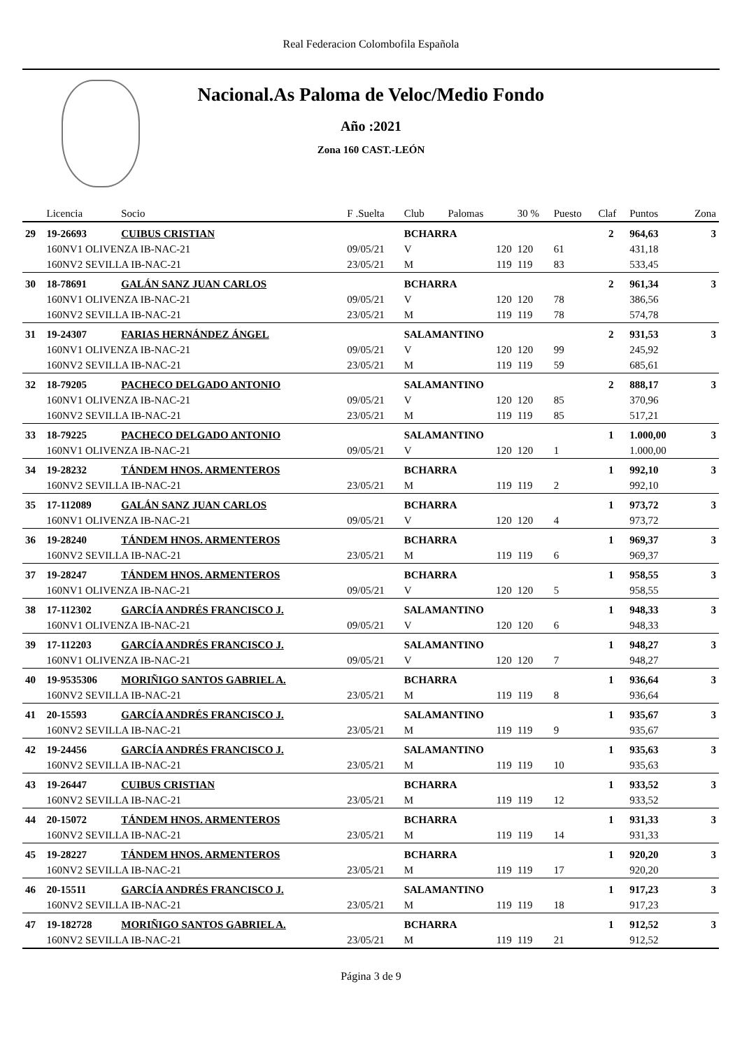Real Federacion Colombofila Española
Nacional.As Paloma de Veloc/Medio Fondo
Año :2021
Zona 160 CAST.-LEÓN
| | Licencia | Socio | F .Suelta | Club | Palomas | 30 % | Puesto | Claf | Puntos | Zona |
| --- | --- | --- | --- | --- | --- | --- | --- | --- | --- | --- |
| 29 | 19-26693 | CUIBUS CRISTIAN | | BCHARRA | | | | 2 | 964,63 | 3 |
| | 160NV1 OLIVENZA IB-NAC-21 | | 09/05/21 | V | 120 | 120 | 61 | | 431,18 | |
| | 160NV2 SEVILLA IB-NAC-21 | | 23/05/21 | M | 119 | 119 | 83 | | 533,45 | |
| 30 | 18-78691 | GALÁN SANZ JUAN CARLOS | | BCHARRA | | | | 2 | 961,34 | 3 |
| | 160NV1 OLIVENZA IB-NAC-21 | | 09/05/21 | V | 120 | 120 | 78 | | 386,56 | |
| | 160NV2 SEVILLA IB-NAC-21 | | 23/05/21 | M | 119 | 119 | 78 | | 574,78 | |
| 31 | 19-24307 | FARIAS HERNÁNDEZ ÁNGEL | | SALAMANTINO | | | | 2 | 931,53 | 3 |
| | 160NV1 OLIVENZA IB-NAC-21 | | 09/05/21 | V | 120 | 120 | 99 | | 245,92 | |
| | 160NV2 SEVILLA IB-NAC-21 | | 23/05/21 | M | 119 | 119 | 59 | | 685,61 | |
| 32 | 18-79205 | PACHECO DELGADO ANTONIO | | SALAMANTINO | | | | 2 | 888,17 | 3 |
| | 160NV1 OLIVENZA IB-NAC-21 | | 09/05/21 | V | 120 | 120 | 85 | | 370,96 | |
| | 160NV2 SEVILLA IB-NAC-21 | | 23/05/21 | M | 119 | 119 | 85 | | 517,21 | |
| 33 | 18-79225 | PACHECO DELGADO ANTONIO | | SALAMANTINO | | | | 1 | 1.000,00 | 3 |
| | 160NV1 OLIVENZA IB-NAC-21 | | 09/05/21 | V | 120 | 120 | 1 | | 1.000,00 | |
| 34 | 19-28232 | TÁNDEM HNOS. ARMENTEROS | | BCHARRA | | | | 1 | 992,10 | 3 |
| | 160NV2 SEVILLA IB-NAC-21 | | 23/05/21 | M | 119 | 119 | 2 | | 992,10 | |
| 35 | 17-112089 | GALÁN SANZ JUAN CARLOS | | BCHARRA | | | | 1 | 973,72 | 3 |
| | 160NV1 OLIVENZA IB-NAC-21 | | 09/05/21 | V | 120 | 120 | 4 | | 973,72 | |
| 36 | 19-28240 | TÁNDEM HNOS. ARMENTEROS | | BCHARRA | | | | 1 | 969,37 | 3 |
| | 160NV2 SEVILLA IB-NAC-21 | | 23/05/21 | M | 119 | 119 | 6 | | 969,37 | |
| 37 | 19-28247 | TÁNDEM HNOS. ARMENTEROS | | BCHARRA | | | | 1 | 958,55 | 3 |
| | 160NV1 OLIVENZA IB-NAC-21 | | 09/05/21 | V | 120 | 120 | 5 | | 958,55 | |
| 38 | 17-112302 | GARCÍA ANDRÉS FRANCISCO J. | | SALAMANTINO | | | | 1 | 948,33 | 3 |
| | 160NV1 OLIVENZA IB-NAC-21 | | 09/05/21 | V | 120 | 120 | 6 | | 948,33 | |
| 39 | 17-112203 | GARCÍA ANDRÉS FRANCISCO J. | | SALAMANTINO | | | | 1 | 948,27 | 3 |
| | 160NV1 OLIVENZA IB-NAC-21 | | 09/05/21 | V | 120 | 120 | 7 | | 948,27 | |
| 40 | 19-9535306 | MORIÑIGO SANTOS GABRIEL A. | | BCHARRA | | | | 1 | 936,64 | 3 |
| | 160NV2 SEVILLA IB-NAC-21 | | 23/05/21 | M | 119 | 119 | 8 | | 936,64 | |
| 41 | 20-15593 | GARCÍA ANDRÉS FRANCISCO J. | | SALAMANTINO | | | | 1 | 935,67 | 3 |
| | 160NV2 SEVILLA IB-NAC-21 | | 23/05/21 | M | 119 | 119 | 9 | | 935,67 | |
| 42 | 19-24456 | GARCÍA ANDRÉS FRANCISCO J. | | SALAMANTINO | | | | 1 | 935,63 | 3 |
| | 160NV2 SEVILLA IB-NAC-21 | | 23/05/21 | M | 119 | 119 | 10 | | 935,63 | |
| 43 | 19-26447 | CUIBUS CRISTIAN | | BCHARRA | | | | 1 | 933,52 | 3 |
| | 160NV2 SEVILLA IB-NAC-21 | | 23/05/21 | M | 119 | 119 | 12 | | 933,52 | |
| 44 | 20-15072 | TÁNDEM HNOS. ARMENTEROS | | BCHARRA | | | | 1 | 931,33 | 3 |
| | 160NV2 SEVILLA IB-NAC-21 | | 23/05/21 | M | 119 | 119 | 14 | | 931,33 | |
| 45 | 19-28227 | TÁNDEM HNOS. ARMENTEROS | | BCHARRA | | | | 1 | 920,20 | 3 |
| | 160NV2 SEVILLA IB-NAC-21 | | 23/05/21 | M | 119 | 119 | 17 | | 920,20 | |
| 46 | 20-15511 | GARCÍA ANDRÉS FRANCISCO J. | | SALAMANTINO | | | | 1 | 917,23 | 3 |
| | 160NV2 SEVILLA IB-NAC-21 | | 23/05/21 | M | 119 | 119 | 18 | | 917,23 | |
| 47 | 19-182728 | MORIÑIGO SANTOS GABRIEL A. | | BCHARRA | | | | 1 | 912,52 | 3 |
| | 160NV2 SEVILLA IB-NAC-21 | | 23/05/21 | M | 119 | 119 | 21 | | 912,52 | |
Página 3 de 9